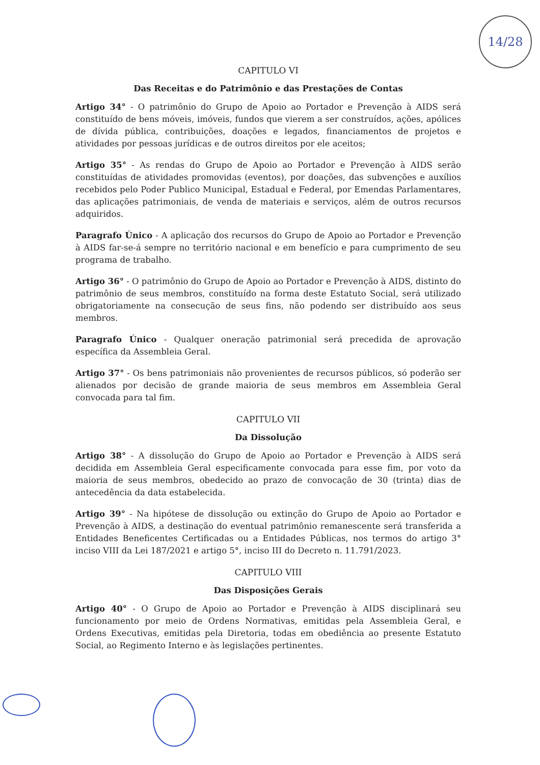14/28
CAPITULO VI
Das Receitas e do Patrimônio e das Prestações de Contas
Artigo 34° - O patrimônio do Grupo de Apoio ao Portador e Prevenção à AIDS será constituído de bens móveis, imóveis, fundos que vierem a ser construídos, ações, apólices de dívida pública, contribuições, doações e legados, financiamentos de projetos e atividades por pessoas jurídicas e de outros direitos por ele aceitos;
Artigo 35° - As rendas do Grupo de Apoio ao Portador e Prevenção à AIDS serão constituídas de atividades promovidas (eventos), por doações, das subvenções e auxílios recebidos pelo Poder Publico Municipal, Estadual e Federal, por Emendas Parlamentares, das aplicações patrimoniais, de venda de materiais e serviços, além de outros recursos adquiridos.
Paragrafo Único - A aplicação dos recursos do Grupo de Apoio ao Portador e Prevenção à AIDS far-se-á sempre no território nacional e em benefício e para cumprimento de seu programa de trabalho.
Artigo 36° - O patrimônio do Grupo de Apoio ao Portador e Prevenção à AIDS, distinto do patrimônio de seus membros, constituído na forma deste Estatuto Social, será utilizado obrigatoriamente na consecução de seus fins, não podendo ser distribuído aos seus membros.
Paragrafo Único - Qualquer oneração patrimonial será precedida de aprovação específica da Assembleia Geral.
Artigo 37° - Os bens patrimoniais não provenientes de recursos públicos, só poderão ser alienados por decisão de grande maioria de seus membros em Assembleia Geral convocada para tal fim.
CAPITULO VII
Da Dissolução
Artigo 38° - A dissolução do Grupo de Apoio ao Portador e Prevenção à AIDS será decidida em Assembleia Geral especificamente convocada para esse fim, por voto da maioria de seus membros, obedecido ao prazo de convocação de 30 (trinta) dias de antecedência da data estabelecida.
Artigo 39° - Na hipótese de dissolução ou extinção do Grupo de Apoio ao Portador e Prevenção à AIDS, a destinação do eventual patrimônio remanescente será transferida a Entidades Beneficentes Certificadas ou a Entidades Públicas, nos termos do artigo 3° inciso VIII da Lei 187/2021 e artigo 5°, inciso III do Decreto n. 11.791/2023.
CAPITULO VIII
Das Disposições Gerais
Artigo 40° - O Grupo de Apoio ao Portador e Prevenção à AIDS disciplinará seu funcionamento por meio de Ordens Normativas, emitidas pela Assembleia Geral, e Ordens Executivas, emitidas pela Diretoria, todas em obediência ao presente Estatuto Social, ao Regimento Interno e às legislações pertinentes.